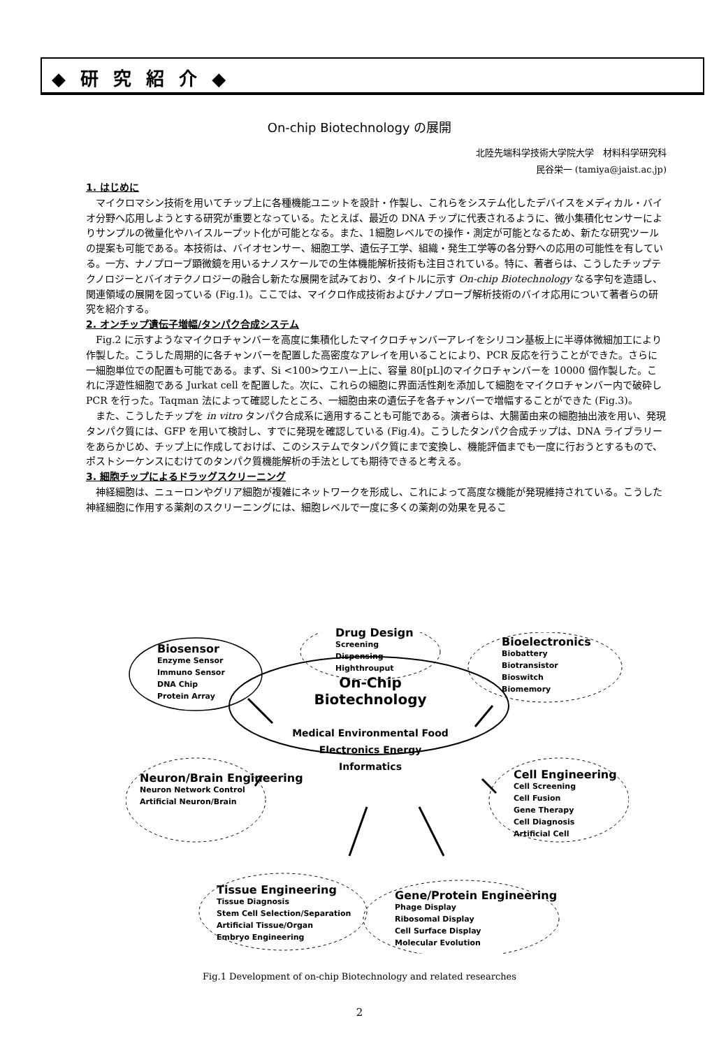◆ 研 究 紹 介 ◆
On-chip Biotechnology の展開
北陸先端科学技術大学院大学　材料科学研究科
民谷栄一 (tamiya@jaist.ac.jp)
1. はじめに
マイクロマシン技術を用いてチップ上に各種機能ユニットを設計・作製し、これらをシステム化したデバイスをメディカル・バイオ分野へ応用しようとする研究が重要となっている。たとえば、最近の DNA チップに代表されるように、微小集積化センサーによりサンプルの微量化やハイスループット化が可能となる。また、1細胞レベルでの操作・測定が可能となるため、新たな研究ツールの提案も可能である。本技術は、バイオセンサー、細胞工学、遺伝子工学、組織・発生工学等の各分野への応用の可能性を有している。一方、ナノプローブ顕微鏡を用いるナノスケールでの生体機能解析技術も注目されている。特に、著者らは、こうしたチップテクノロジーとバイオテクノロジーの融合し新たな展開を試みており、タイトルに示す On-chip Biotechnology なる字句を造語し、関連領域の展開を図っている (Fig.1)。ここでは、マイクロ作成技術およびナノプローブ解析技術のバイオ応用について著者らの研究を紹介する。
2. オンチップ遺伝子増幅/タンパク合成システム
Fig.2 に示すようなマイクロチャンバーを高度に集積化したマイクロチャンバーアレイをシリコン基板上に半導体微細加工により作製した。こうした周期的に各チャンバーを配置した高密度なアレイを用いることにより、PCR 反応を行うことができた。さらに一細胞単位での配置も可能である。まず、Si <100>ウエハー上に、容量 80[pL]のマイクロチャンバーを 10000 個作製した。これに浮遊性細胞である Jurkat cell を配置した。次に、これらの細胞に界面活性剤を添加して細胞をマイクロチャンバー内で破砕し PCR を行った。Taqman 法によって確認したところ、一細胞由来の遺伝子を各チャンバーで増幅することができた (Fig.3)。
また、こうしたチップを in vitro タンパク合成系に適用することも可能である。演者らは、大腸菌由来の細胞抽出液を用い、発現タンパク質には、GFP を用いて検討し、すでに発現を確認している (Fig.4)。こうしたタンパク合成チップは、DNA ライブラリーをあらかじめ、チップ上に作成しておけば、このシステムでタンパク質にまで変換し、機能評価までも一度に行おうとするもので、ポストシーケンスにむけてのタンパク質機能解析の手法としても期待できると考える。
3. 細胞チップによるドラッグスクリーニング
神経細胞は、ニューロンやグリア細胞が複雑にネットワークを形成し、これによって高度な機能が発現維持されている。こうした神経細胞に作用する薬剤のスクリーニングには、細胞レベルで一度に多くの薬剤の効果を見るこ
Biosensor
Enzyme Sensor
Immuno Sensor
DNA Chip
Protein Array
Drug Design
Screening
Dispensing
Highthrouput
Bioelectronics
Biobattery
Biotransistor
Bioswitch
Biomemory
On-Chip Biotechnology
Medical Environmental Food
Electronics Energy
Informatics
Neuron/Brain Engineering
Neuron Network Control
Artificial Neuron/Brain
Cell Engineering
Cell Screening
Cell Fusion
Gene Therapy
Cell Diagnosis
Artificial Cell
Tissue Engineering
Tissue Diagnosis
Stem Cell Selection/Separation
Artificial Tissue/Organ
Embryo Engineering
Gene/Protein Engineering
Phage Display
Ribosomal Display
Cell Surface Display
Molecular Evolution
Fig.1 Development of on-chip Biotechnology and related researches
2